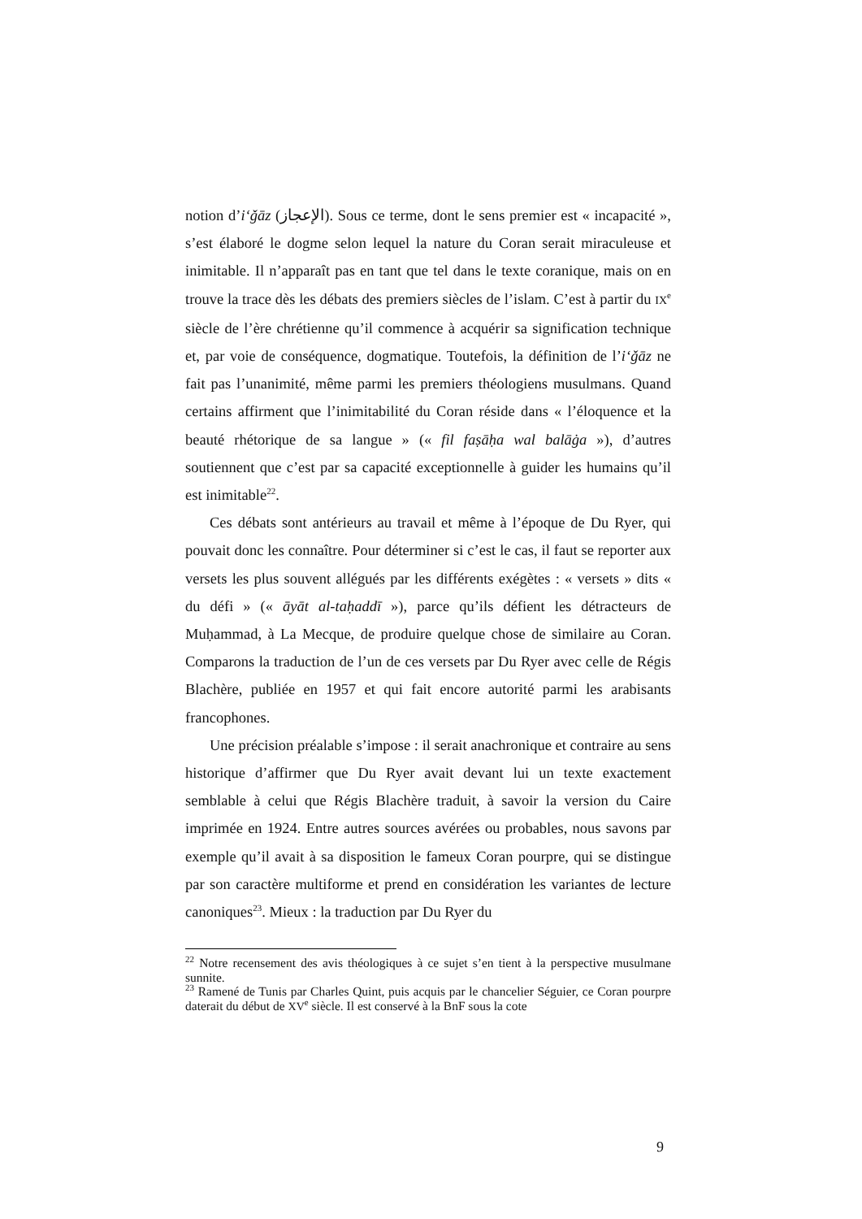notion d’i‘ǧāz (الإعجاز). Sous ce terme, dont le sens premier est « incapacité », s’est élaboré le dogme selon lequel la nature du Coran serait miraculeuse et inimitable. Il n’apparaît pas en tant que tel dans le texte coranique, mais on en trouve la trace dès les débats des premiers siècles de l’islam. C’est à partir du IX<sup>e</sup> siècle de l’ère chrétienne qu’il commence à acquérir sa signification technique et, par voie de conséquence, dogmatique. Toutefois, la définition de l’i‘ǧāz ne fait pas l’unanimité, même parmi les premiers théologiens musulmans. Quand certains affirment que l’inimitabilité du Coran réside dans « l’éloquence et la beauté rhétorique de sa langue » (« fil faṣāḥa wal balāġa »), d’autres soutiennent que c’est par sa capacité exceptionnelle à guider les humains qu’il est inimitable<sup>22</sup>.
Ces débats sont antérieurs au travail et même à l’époque de Du Ryer, qui pouvait donc les connaître. Pour déterminer si c’est le cas, il faut se reporter aux versets les plus souvent allégués par les différents exégètes : « versets » dits « du défi » (« āyāt al-taḥaddī »), parce qu’ils défient les détracteurs de Muḥammad, à La Mecque, de produire quelque chose de similaire au Coran. Comparons la traduction de l’un de ces versets par Du Ryer avec celle de Régis Blachère, publiée en 1957 et qui fait encore autorité parmi les arabisants francophones.
Une précision préalable s’impose : il serait anachronique et contraire au sens historique d’affirmer que Du Ryer avait devant lui un texte exactement semblable à celui que Régis Blachère traduit, à savoir la version du Caire imprimée en 1924. Entre autres sources avérées ou probables, nous savons par exemple qu’il avait à sa disposition le fameux Coran pourpre, qui se distingue par son caractère multiforme et prend en considération les variantes de lecture canoniques<sup>23</sup>. Mieux : la traduction par Du Ryer du
<sup>22</sup> Notre recensement des avis théologiques à ce sujet s’en tient à la perspective musulmane sunnite.
<sup>23</sup> Ramené de Tunis par Charles Quint, puis acquis par le chancelier Séguier, ce Coran pourpre daterait du début de XV<sup>e</sup> siècle. Il est conservé à la BnF sous la cote
9